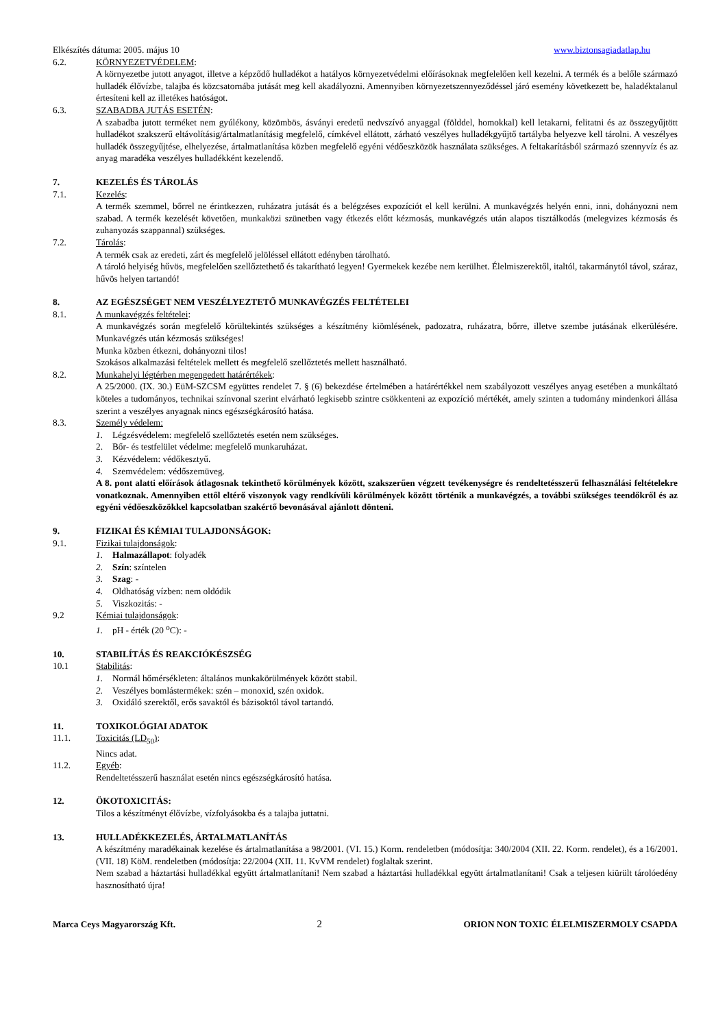Elkészítés dátuma: 2005. május 10 www.biztonsagiadatlap.hu
6.2. KÖRNYEZETVÉDELEM:
A környezetbe jutott anyagot, illetve a képződő hulladékot a hatályos környezetvédelmi előírásoknak megfelelően kell kezelni. A termék és a belőle származó hulladék élővízbe, talajba és közcsatornába jutását meg kell akadályozni. Amennyiben környezetszennyeződéssel járó esemény következett be, haladéktalanul értesíteni kell az illetékes hatóságot.
6.3. SZABADBA JUTÁS ESETÉN:
A szabadba jutott terméket nem gyúlékony, közömbös, ásványi eredetű nedvszívó anyaggal (földdel, homokkal) kell letakarni, felitatni és az összegyűjtött hulladékot szakszerű eltávolításig/ártalmatlanításig megfelelő, címkével ellátott, zárható veszélyes hulladékgyűjtő tartályba helyezve kell tárolni. A veszélyes hulladék összegyűjtése, elhelyezése, ártalmatlanítása közben megfelelő egyéni védőeszközök használata szükséges. A feltakarításból származó szennyvíz és az anyag maradéka veszélyes hulladékként kezelendő.
7. KEZELÉS ÉS TÁROLÁS
7.1. Kezelés:
A termék szemmel, bőrrel ne érintkezzen, ruházatra jutását és a belégzéses expozíciót el kell kerülni. A munkavégzés helyén enni, inni, dohányozni nem szabad. A termék kezelését követően, munkaközi szünetben vagy étkezés előtt kézmosás, munkavégzés után alapos tisztálkodás (melegvizes kézmosás és zuhanyozás szappannal) szükséges.
7.2. Tárolás:
A termék csak az eredeti, zárt és megfelelő jelöléssel ellátott edényben tárolható.
A tároló helyiség hűvös, megfelelően szellőztethető és takarítható legyen! Gyermekek kezébe nem kerülhet. Élelmiszerektől, italtól, takarmánytól távol, száraz, hűvös helyen tartandó!
8. AZ EGÉSZSÉGET NEM VESZÉLYEZTETŐ MUNKAVÉGZÉS FELTÉTELEI
8.1. A munkavégzés feltételei:
A munkavégzés során megfelelő körültekintés szükséges a készítmény kiömlésének, padozatra, ruházatra, bőrre, illetve szembe jutásának elkerülésére. Munkavégzés után kézmosás szükséges!
Munka közben étkezni, dohányozni tilos!
Szokásos alkalmazási feltételek mellett és megfelelő szellőztetés mellett használható.
8.2. Munkahelyi légtérben megengedett határértékek:
A 25/2000. (IX. 30.) EüM-SZCSM együttes rendelet 7. § (6) bekezdése értelmében a határértékkel nem szabályozott veszélyes anyag esetében a munkáltató köteles a tudományos, technikai színvonal szerint elvárható legkisebb szintre csökkenteni az expozíció mértékét, amely szinten a tudomány mindenkori állása szerint a veszélyes anyagnak nincs egészségkárosító hatása.
8.3. Személy védelem:
1. Légzésvédelem: megfelelő szellőztetés esetén nem szükséges.
2. Bőr- és testfelület védelme: megfelelő munkaruházat.
3. Kézvédelem: védőkesztyű.
4. Szemvédelem: védőszemüveg.
A 8. pont alatti előírások átlagosnak tekinthető körülmények között, szakszerűen végzett tevékenységre és rendeltetésszerű felhasználási feltételekre vonatkoznak. Amennyiben ettől eltérő viszonyok vagy rendkívüli körülmények között történik a munkavégzés, a további szükséges teendőkről és az egyéni védőeszközökkel kapcsolatban szakértő bevonásával ajánlott dönteni.
9. FIZIKAI ÉS KÉMIAI TULAJDONSÁGOK:
9.1. Fizikai tulajdonságok:
1. Halmazállapot: folyadék
2. Szín: színtelen
3. Szag: -
4. Oldhatóság vízben: nem oldódik
5. Viszkozitás: -
9.2 Kémiai tulajdonságok:
1. pH - érték (20 <sup>o</sup>C): -
10. STABILÍTÁS ÉS REAKCIÓKÉSZSÉG
10.1 Stabilitás:
1. Normál hőmérsékleten: általános munkakörülmények között stabil.
2. Veszélyes bomlástermékek: szén – monoxid, szén oxidok.
3. Oxidáló szerektől, erős savaktól és bázisoktól távol tartandó.
11. TOXIKOLÓGIAI ADATOK
11.1. Toxicitás (LD<sub>50</sub>):
Nincs adat.
11.2. Egyéb:
Rendeltetésszerű használat esetén nincs egészségkárosító hatása.
12. ÖKOTOXICITÁS:
Tilos a készítményt élővízbe, vízfolyásokba és a talajba juttatni.
13. HULLADÉKKEZELÉS, ÁRTALMATLANÍTÁS
A készítmény maradékainak kezelése és ártalmatlanítása a 98/2001. (VI. 15.) Korm. rendeletben (módosítja: 340/2004 (XII. 22. Korm. rendelet), és a 16/2001. (VII. 18) KöM. rendeletben (módosítja: 22/2004 (XII. 11. KvVM rendelet) foglaltak szerint.
Nem szabad a háztartási hulladékkal együtt ártalmatlanítani! Nem szabad a háztartási hulladékkal együtt ártalmatlanítani! Csak a teljesen kiürült tárolóedény hasznosítható újra!
Marca Ceys Magyarország Kft. 2 ORION NON TOXIC ÉLELMISZERMOLY CSAPDA